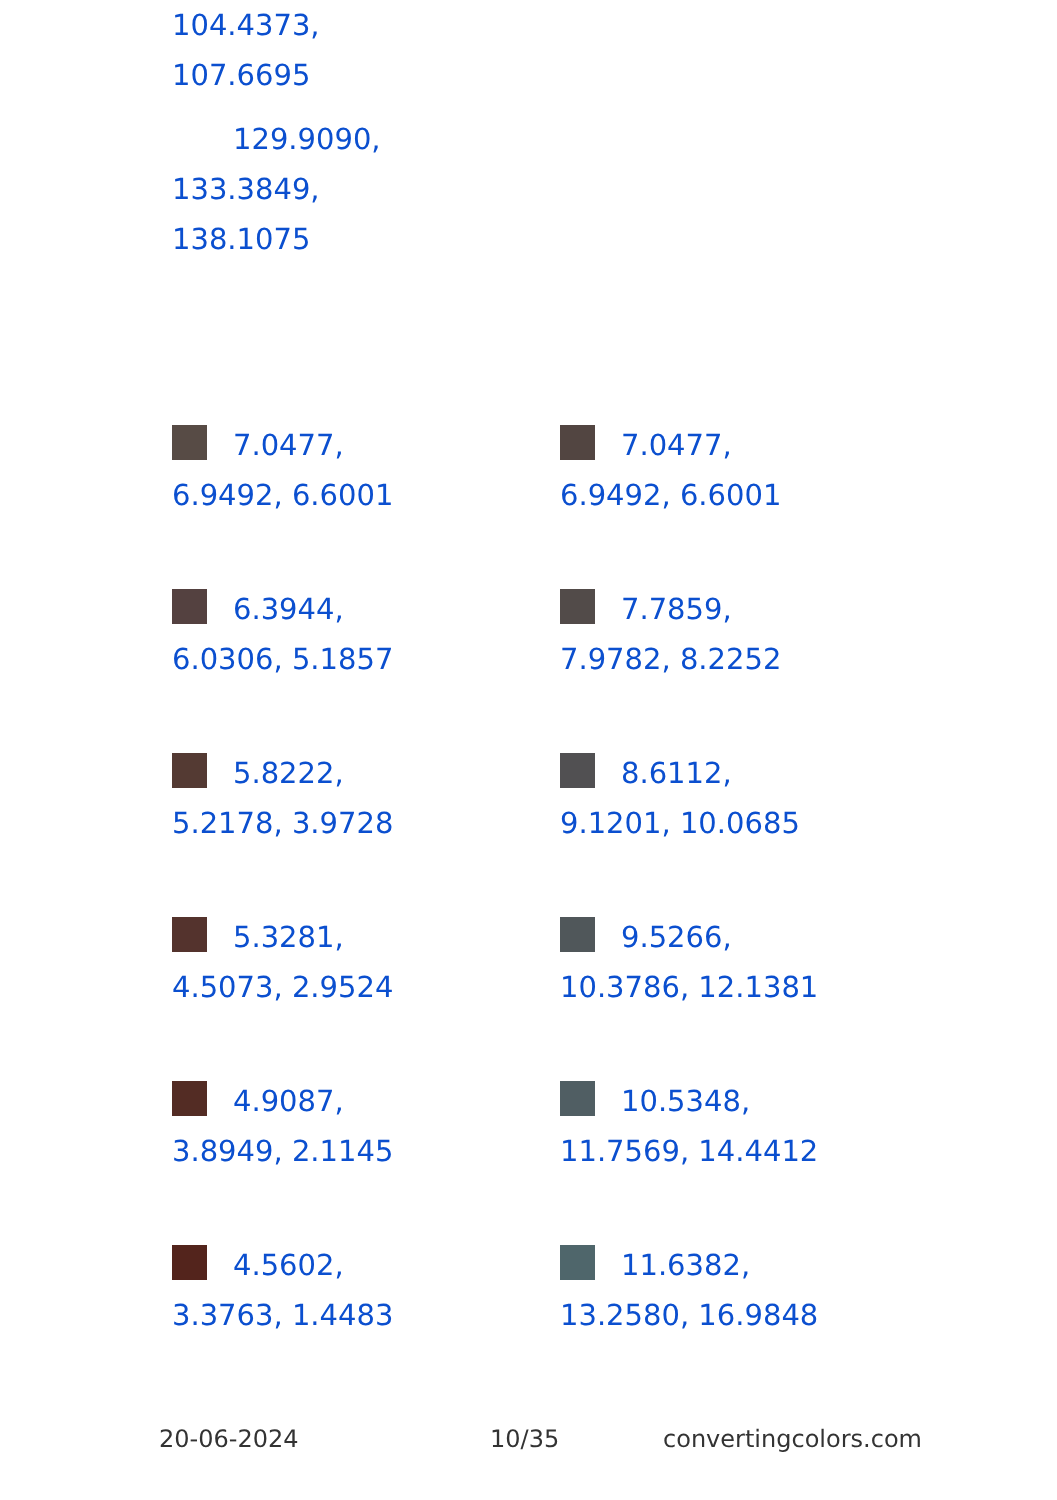104.4373, 107.6695
129.9090,
133.3849, 138.1075
7.0477, 6.9492, 6.6001
7.0477, 6.9492, 6.6001
6.3944, 6.0306, 5.1857
7.7859, 7.9782, 8.2252
5.8222, 5.2178, 3.9728
8.6112, 9.1201, 10.0685
5.3281, 4.5073, 2.9524
9.5266, 10.3786, 12.1381
4.9087, 3.8949, 2.1145
10.5348, 11.7569, 14.4412
4.5602, 3.3763, 1.4483
11.6382, 13.2580, 16.9848
20-06-2024 10/35 convertingcolors.com